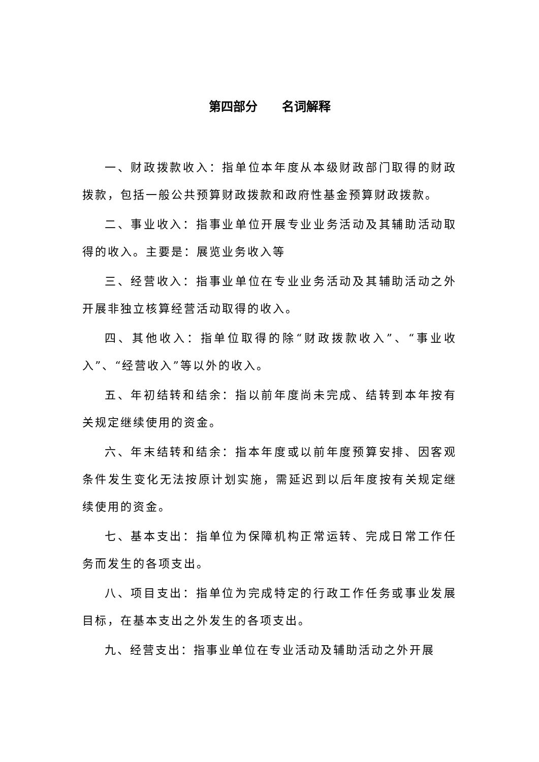第四部分　　名词解释
一、财政拨款收入：指单位本年度从本级财政部门取得的财政拨款，包括一般公共预算财政拨款和政府性基金预算财政拨款。
二、事业收入：指事业单位开展专业业务活动及其辅助活动取得的收入。主要是：展览业务收入等
三、经营收入：指事业单位在专业业务活动及其辅助活动之外开展非独立核算经营活动取得的收入。
四、其他收入：指单位取得的除“财政拨款收入”、“事业收入”、“经营收入”等以外的收入。
五、年初结转和结余：指以前年度尚未完成、结转到本年按有关规定继续使用的资金。
六、年末结转和结余：指本年度或以前年度预算安排、因客观条件发生变化无法按原计划实施，需延迟到以后年度按有关规定继续使用的资金。
七、基本支出：指单位为保障机构正常运转、完成日常工作任务而发生的各项支出。
八、项目支出：指单位为完成特定的行政工作任务或事业发展目标，在基本支出之外发生的各项支出。
九、经营支出：指事业单位在专业活动及辅助活动之外开展